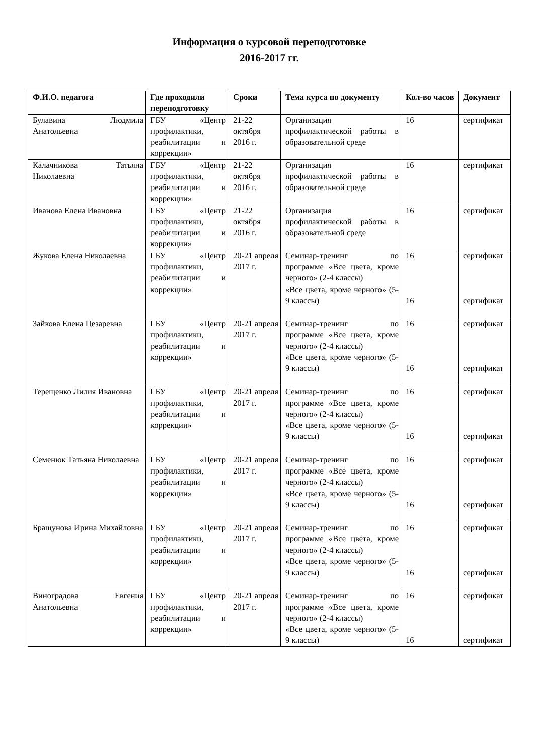Информация о курсовой переподготовке
2016-2017 гг.
| Ф.И.О. педагога | Где проходили переподготовку | Сроки | Тема курса по документу | Кол-во часов | Документ |
| --- | --- | --- | --- | --- | --- |
| Булавина Людмила Анатольевна | ГБУ «Центр профилактики, реабилитации и коррекции» | 21-22 октября 2016 г. | Организация профилактической работы в образовательной среде | 16 | сертификат |
| Калачникова Татьяна Николаевна | ГБУ «Центр профилактики, реабилитации и коррекции» | 21-22 октября 2016 г. | Организация профилактической работы в образовательной среде | 16 | сертификат |
| Иванова Елена Ивановна | ГБУ «Центр профилактики, реабилитации и коррекции» | 21-22 октября 2016 г. | Организация профилактической работы в образовательной среде | 16 | сертификат |
| Жукова Елена Николаевна | ГБУ «Центр профилактики, реабилитации и коррекции» | 20-21 апреля 2017 г. | Семинар-тренинг по программе «Все цвета, кроме черного» (2-4 классы) «Все цвета, кроме черного» (5-9 классы) | 16 16 | сертификат сертификат |
| Зайкова Елена Цезаревна | ГБУ «Центр профилактики, реабилитации и коррекции» | 20-21 апреля 2017 г. | Семинар-тренинг по программе «Все цвета, кроме черного» (2-4 классы) «Все цвета, кроме черного» (5-9 классы) | 16 16 | сертификат сертификат |
| Терещенко Лилия Ивановна | ГБУ «Центр профилактики, реабилитации и коррекции» | 20-21 апреля 2017 г. | Семинар-тренинг по программе «Все цвета, кроме черного» (2-4 классы) «Все цвета, кроме черного» (5-9 классы) | 16 16 | сертификат сертификат |
| Семенюк Татьяна Николаевна | ГБУ «Центр профилактики, реабилитации и коррекции» | 20-21 апреля 2017 г. | Семинар-тренинг по программе «Все цвета, кроме черного» (2-4 классы) «Все цвета, кроме черного» (5-9 классы) | 16 16 | сертификат сертификат |
| Бращунова Ирина Михайловна | ГБУ «Центр профилактики, реабилитации и коррекции» | 20-21 апреля 2017 г. | Семинар-тренинг по программе «Все цвета, кроме черного» (2-4 классы) «Все цвета, кроме черного» (5-9 классы) | 16 16 | сертификат сертификат |
| Виноградова Евгения Анатольевна | ГБУ «Центр профилактики, реабилитации и коррекции» | 20-21 апреля 2017 г. | Семинар-тренинг по программе «Все цвета, кроме черного» (2-4 классы) «Все цвета, кроме черного» (5-9 классы) | 16 16 | сертификат сертификат |